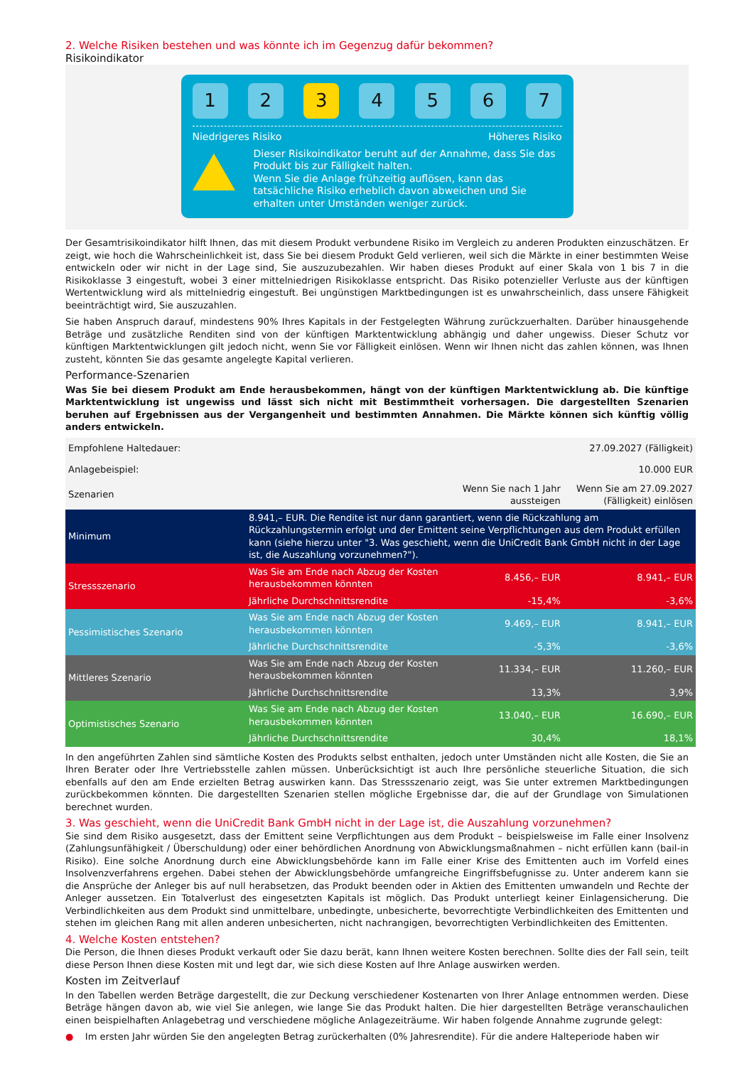2. Welche Risiken bestehen und was könnte ich im Gegenzug dafür bekommen?
Risikoindikator
1 2 3 4 5 6 7
Niedrigeres Risiko Höheres Risiko
Dieser Risikoindikator beruht auf der Annahme, dass Sie das Produkt bis zur Fälligkeit halten.
Wenn Sie die Anlage frühzeitig auflösen, kann das tatsächliche Risiko erheblich davon abweichen und Sie erhalten unter Umständen weniger zurück.
Der Gesamtrisikoindikator hilft Ihnen, das mit diesem Produkt verbundene Risiko im Vergleich zu anderen Produkten einzuschätzen. Er zeigt, wie hoch die Wahrscheinlichkeit ist, dass Sie bei diesem Produkt Geld verlieren, weil sich die Märkte in einer bestimmten Weise entwickeln oder wir nicht in der Lage sind, Sie auszuzubezahlen. Wir haben dieses Produkt auf einer Skala von 1 bis 7 in die Risikoklasse 3 eingestuft, wobei 3 einer mittelniedrigen Risikoklasse entspricht. Das Risiko potenzieller Verluste aus der künftigen Wertentwicklung wird als mittelniedrig eingestuft. Bei ungünstigen Marktbedingungen ist es unwahrscheinlich, dass unsere Fähigkeit beeinträchtigt wird, Sie auszuzahlen.
Sie haben Anspruch darauf, mindestens 90% Ihres Kapitals in der Festgelegten Währung zurückzuerhalten. Darüber hinausgehende Beträge und zusätzliche Renditen sind von der künftigen Marktentwicklung abhängig und daher ungewiss. Dieser Schutz vor künftigen Marktentwicklungen gilt jedoch nicht, wenn Sie vor Fälligkeit einlösen. Wenn wir Ihnen nicht das zahlen können, was Ihnen zusteht, könnten Sie das gesamte angelegte Kapital verlieren.
Performance-Szenarien
Was Sie bei diesem Produkt am Ende herausbekommen, hängt von der künftigen Marktentwicklung ab. Die künftige Marktentwicklung ist ungewiss und lässt sich nicht mit Bestimmtheit vorhersagen. Die dargestellten Szenarien beruhen auf Ergebnissen aus der Vergangenheit und bestimmten Annahmen. Die Märkte können sich künftig völlig anders entwickeln.
| Empfohlene Haltedauer: | | | 27.09.2027 (Fälligkeit) |
| --- | --- | --- | --- |
| Anlagebeispiel: | | | 10.000 EUR |
| Szenarien | | Wenn Sie nach 1 Jahr aussteigen | Wenn Sie am 27.09.2027 (Fälligkeit) einlösen |
| Minimum | 8.941,– EUR. Die Rendite ist nur dann garantiert, wenn die Rückzahlung am Rückzahlungstermin erfolgt und der Emittent seine Verpflichtungen aus dem Produkt erfüllen kann (siehe hierzu unter "3. Was geschieht, wenn die UniCredit Bank GmbH nicht in der Lage ist, die Auszahlung vorzunehmen?"). | | |
| Stressszenario | Was Sie am Ende nach Abzug der Kosten herausbekommen könnten | 8.456,– EUR | 8.941,– EUR |
| | Jährliche Durchschnittsrendite | -15,4% | -3,6% |
| Pessimistisches Szenario | Was Sie am Ende nach Abzug der Kosten herausbekommen könnten | 9.469,– EUR | 8.941,– EUR |
| | Jährliche Durchschnittsrendite | -5,3% | -3,6% |
| Mittleres Szenario | Was Sie am Ende nach Abzug der Kosten herausbekommen könnten | 11.334,– EUR | 11.260,– EUR |
| | Jährliche Durchschnittsrendite | 13,3% | 3,9% |
| Optimistisches Szenario | Was Sie am Ende nach Abzug der Kosten herausbekommen könnten | 13.040,– EUR | 16.690,– EUR |
| | Jährliche Durchschnittsrendite | 30,4% | 18,1% |
In den angeführten Zahlen sind sämtliche Kosten des Produkts selbst enthalten, jedoch unter Umständen nicht alle Kosten, die Sie an Ihren Berater oder Ihre Vertriebsstelle zahlen müssen. Unberücksichtigt ist auch Ihre persönliche steuerliche Situation, die sich ebenfalls auf den am Ende erzielten Betrag auswirken kann. Das Stressszenario zeigt, was Sie unter extremen Marktbedingungen zurückbekommen könnten. Die dargestellten Szenarien stellen mögliche Ergebnisse dar, die auf der Grundlage von Simulationen berechnet wurden.
3. Was geschieht, wenn die UniCredit Bank GmbH nicht in der Lage ist, die Auszahlung vorzunehmen?
Sie sind dem Risiko ausgesetzt, dass der Emittent seine Verpflichtungen aus dem Produkt – beispielsweise im Falle einer Insolvenz (Zahlungsunfähigkeit / Überschuldung) oder einer behördlichen Anordnung von Abwicklungsmaßnahmen – nicht erfüllen kann (bail-in Risiko). Eine solche Anordnung durch eine Abwicklungsbehörde kann im Falle einer Krise des Emittenten auch im Vorfeld eines Insolvenzverfahrens ergehen. Dabei stehen der Abwicklungsbehörde umfangreiche Eingriffsbefugnisse zu. Unter anderem kann sie die Ansprüche der Anleger bis auf null herabsetzen, das Produkt beenden oder in Aktien des Emittenten umwandeln und Rechte der Anleger aussetzen. Ein Totalverlust des eingesetzten Kapitals ist möglich. Das Produkt unterliegt keiner Einlagensicherung. Die Verbindlichkeiten aus dem Produkt sind unmittelbare, unbedingte, unbesicherte, bevorrechtigte Verbindlichkeiten des Emittenten und stehen im gleichen Rang mit allen anderen unbesicherten, nicht nachrangigen, bevorrechtigten Verbindlichkeiten des Emittenten.
4. Welche Kosten entstehen?
Die Person, die Ihnen dieses Produkt verkauft oder Sie dazu berät, kann Ihnen weitere Kosten berechnen. Sollte dies der Fall sein, teilt diese Person Ihnen diese Kosten mit und legt dar, wie sich diese Kosten auf Ihre Anlage auswirken werden.
Kosten im Zeitverlauf
In den Tabellen werden Beträge dargestellt, die zur Deckung verschiedener Kostenarten von Ihrer Anlage entnommen werden. Diese Beträge hängen davon ab, wie viel Sie anlegen, wie lange Sie das Produkt halten. Die hier dargestellten Beträge veranschaulichen einen beispielhaften Anlagebetrag und verschiedene mögliche Anlagezeiträume. Wir haben folgende Annahme zugrunde gelegt:
● Im ersten Jahr würden Sie den angelegten Betrag zurückerhalten (0% Jahresrendite). Für die andere Halteperiode haben wir